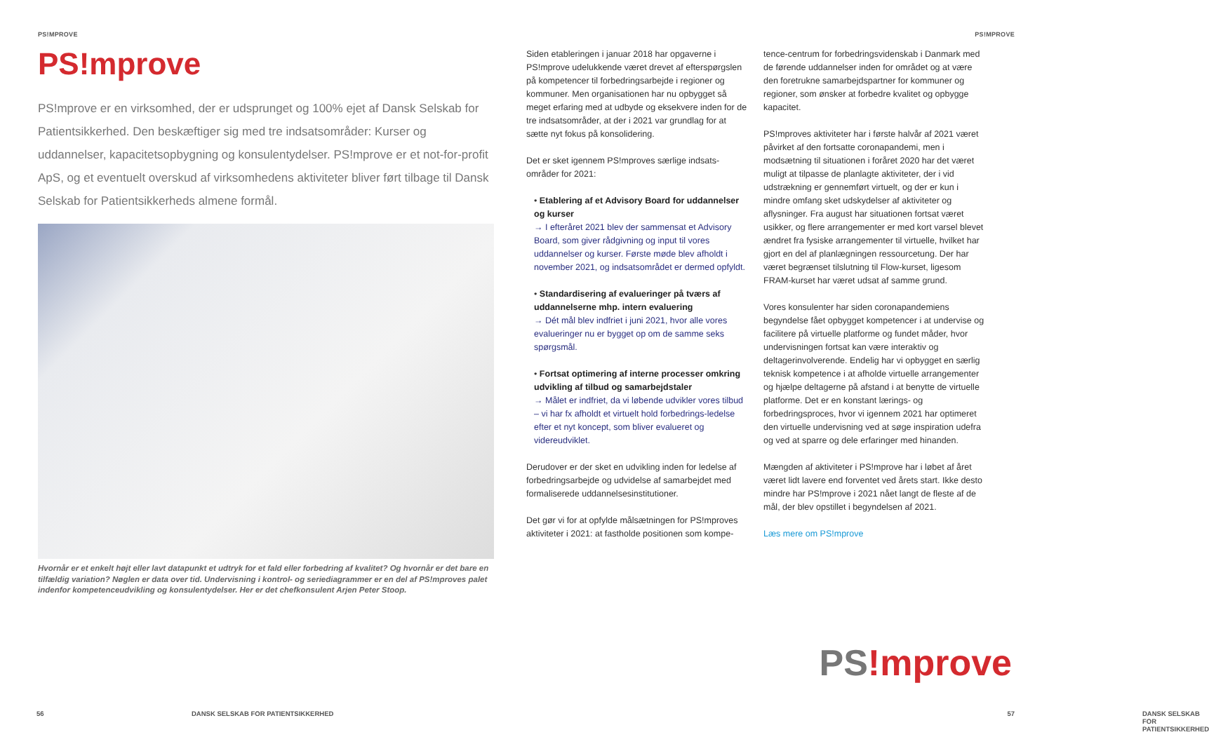PS!MPROVE
PS!mprove
PS!mprove er en virksomhed, der er udsprunget og 100% ejet af Dansk Selskab for Patientsikkerhed. Den beskæftiger sig med tre indsatsområder: Kurser og uddannelser, kapacitetsopbygning og konsulentydelser. PS!mprove er et not-for-profit ApS, og et eventuelt overskud af virksomhedens aktiviteter bliver ført tilbage til Dansk Selskab for Patientsikkerheds almene formål.
Hvornår er et enkelt højt eller lavt datapunkt et udtryk for et fald eller forbedring af kvalitet? Og hvornår er det bare en tilfældig variation? Nøglen er data over tid. Undervisning i kontrol- og seriediagrammer er en del af PS!mproves palet indenfor kompetenceudvikling og konsulentydelser. Her er det chefkonsulent Arjen Peter Stoop.
56
DANSK SELSKAB FOR PATIENTSIKKERHED
PS!MPROVE
Siden etableringen i januar 2018 har opgaverne i PS!mprove udelukkende været drevet af efterspørgslen på kompetencer til forbedringsarbejde i regioner og kommuner. Men organisationen har nu opbygget så meget erfaring med at udbyde og eksekvere inden for de tre indsatsområder, at der i 2021 var grundlag for at sætte nyt fokus på konsolidering.
Det er sket igennem PS!mproves særlige indsats-områder for 2021:
• Etablering af et Advisory Board for uddannelser og kurser
→ I efteråret 2021 blev der sammensat et Advisory Board, som giver rådgivning og input til vores uddannelser og kurser. Første møde blev afholdt i november 2021, og indsatsområdet er dermed opfyldt.
• Standardisering af evalueringer på tværs af uddannelserne mhp. intern evaluering
→ Dét mål blev indfriet i juni 2021, hvor alle vores evalueringer nu er bygget op om de samme seks spørgsmål.
• Fortsat optimering af interne processer omkring udvikling af tilbud og samarbejdstaler
→ Målet er indfriet, da vi løbende udvikler vores tilbud – vi har fx afholdt et virtuelt hold forbedrings-ledelse efter et nyt koncept, som bliver evalueret og videreudviklet.
Derudover er der sket en udvikling inden for ledelse af forbedringsarbejde og udvidelse af samarbejdet med formaliserede uddannelsesinstitutioner.
Det gør vi for at opfylde målsætningen for PS!mproves aktiviteter i 2021: at fastholde positionen som kompe-
tence-centrum for forbedringsvidenskab i Danmark med de førende uddannelser inden for området og at være den foretrukne samarbejdspartner for kommuner og regioner, som ønsker at forbedre kvalitet og opbygge kapacitet.
PS!mproves aktiviteter har i første halvår af 2021 været påvirket af den fortsatte coronapandemi, men i modsætning til situationen i foråret 2020 har det været muligt at tilpasse de planlagte aktiviteter, der i vid udstrækning er gennemført virtuelt, og der er kun i mindre omfang sket udskydelser af aktiviteter og aflysninger. Fra august har situationen fortsat været usikker, og flere arrangementer er med kort varsel blevet ændret fra fysiske arrangementer til virtuelle, hvilket har gjort en del af planlægningen ressourcetung. Der har været begrænset tilslutning til Flow-kurset, ligesom FRAM-kurset har været udsat af samme grund.
Vores konsulenter har siden coronapandemiens begyndelse fået opbygget kompetencer i at undervise og facilitere på virtuelle platforme og fundet måder, hvor undervisningen fortsat kan være interaktiv og deltagerinvolverende. Endelig har vi opbygget en særlig teknisk kompetence i at afholde virtuelle arrangementer og hjælpe deltagerne på afstand i at benytte de virtuelle platforme. Det er en konstant lærings- og forbedringsproces, hvor vi igennem 2021 har optimeret den virtuelle undervisning ved at søge inspiration udefra og ved at sparre og dele erfaringer med hinanden.
Mængden af aktiviteter i PS!mprove har i løbet af året været lidt lavere end forventet ved årets start. Ikke desto mindre har PS!mprove i 2021 nået langt de fleste af de mål, der blev opstillet i begyndelsen af 2021.
Læs mere om PS!mprove
PS!mprove
DANSK SELSKAB FOR PATIENTSIKKERHED
57